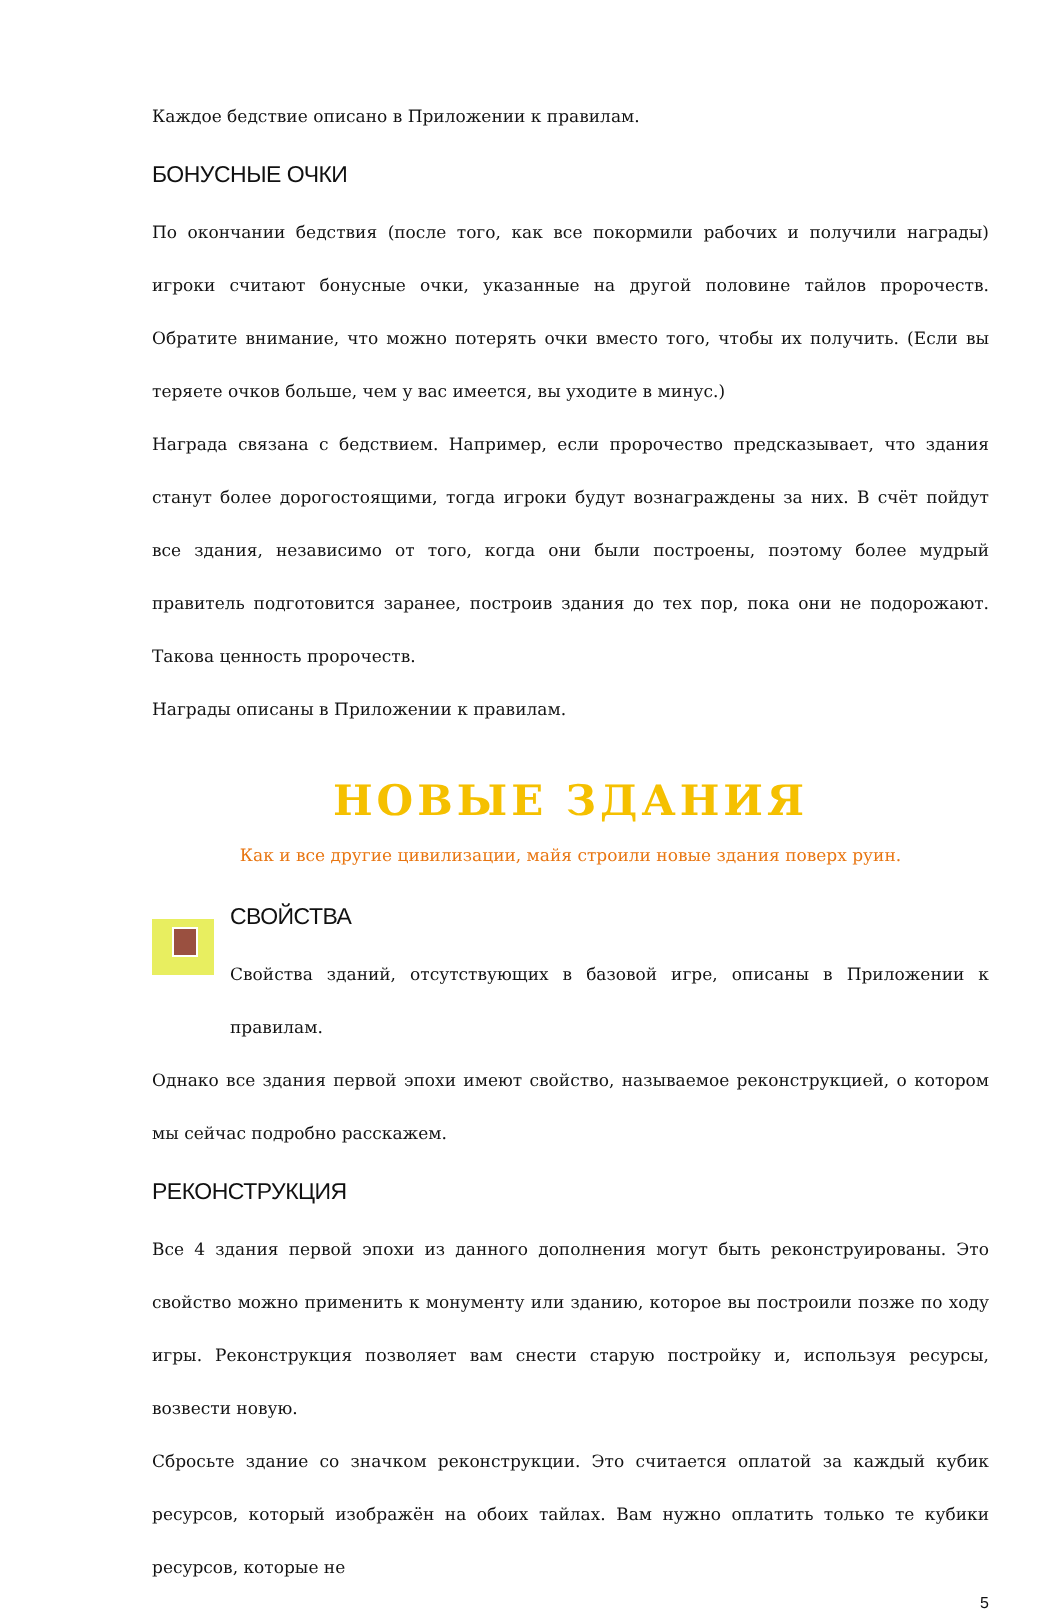Каждое бедствие описано в Приложении к правилам.
БОНУСНЫЕ ОЧКИ
По окончании бедствия (после того, как все покормили рабочих и получили награды) игроки считают бонусные очки, указанные на другой половине тайлов пророчеств. Обратите внимание, что можно потерять очки вместо того, чтобы их получить. (Если вы теряете очков больше, чем у вас имеется, вы уходите в минус.)
Награда связана с бедствием. Например, если пророчество предсказывает, что здания станут более дорогостоящими, тогда игроки будут вознаграждены за них. В счёт пойдут все здания, независимо от того, когда они были построены, поэтому более мудрый правитель подготовится заранее, построив здания до тех пор, пока они не подорожают. Такова ценность пророчеств.
Награды описаны в Приложении к правилам.
НОВЫЕ ЗДАНИЯ
Как и все другие цивилизации, майя строили новые здания поверх руин.
СВОЙСТВА
Свойства зданий, отсутствующих в базовой игре, описаны в Приложении к правилам.
Однако все здания первой эпохи имеют свойство, называемое реконструкцией, о котором мы сейчас подробно расскажем.
РЕКОНСТРУКЦИЯ
Все 4 здания первой эпохи из данного дополнения могут быть реконструированы. Это свойство можно применить к монументу или зданию, которое вы построили позже по ходу игры. Реконструкция позволяет вам снести старую постройку и, используя ресурсы, возвести новую.
Сбросьте здание со значком реконструкции. Это считается оплатой за каждый кубик ресурсов, который изображён на обоих тайлах. Вам нужно оплатить только те кубики ресурсов, которые не
5